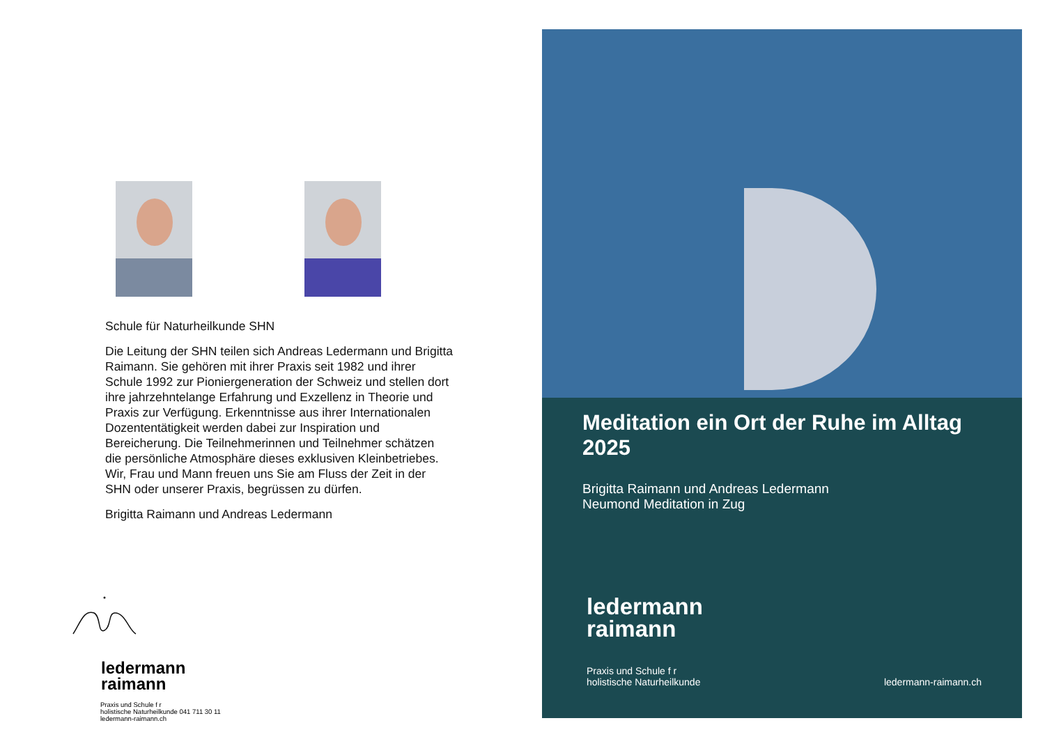Schule für Naturheilkunde SHN
Die Leitung der SHN teilen sich Andreas Ledermann und Brigitta Raimann. Sie gehören mit ihrer Praxis seit 1982 und ihrer Schule 1992 zur Pioniergeneration der Schweiz und stellen dort ihre jahrzehntelange Erfahrung und Exzellenz in Theorie und Praxis zur Verfügung. Erkenntnisse aus ihrer Internationalen Dozententätigkeit werden dabei zur Inspiration und Bereicherung. Die Teilnehmerinnen und Teilnehmer schätzen die persönliche Atmosphäre dieses exklusiven Kleinbetriebes. Wir, Frau und Mann freuen uns Sie am Fluss der Zeit in der SHN oder unserer Praxis, begrüssen zu dürfen.
Brigitta Raimann und Andreas Ledermann
ledermann
raimann
Praxis und Schule f r
holistische Naturheilkunde 041 711 30 11
ledermann-raimann.ch
Meditation ein Ort der Ruhe im Alltag 2025
Brigitta Raimann und Andreas Ledermann
Neumond Meditation in Zug
ledermann
raimann
Praxis und Schule f r
holistische Naturheilkunde ledermann-raimann.ch